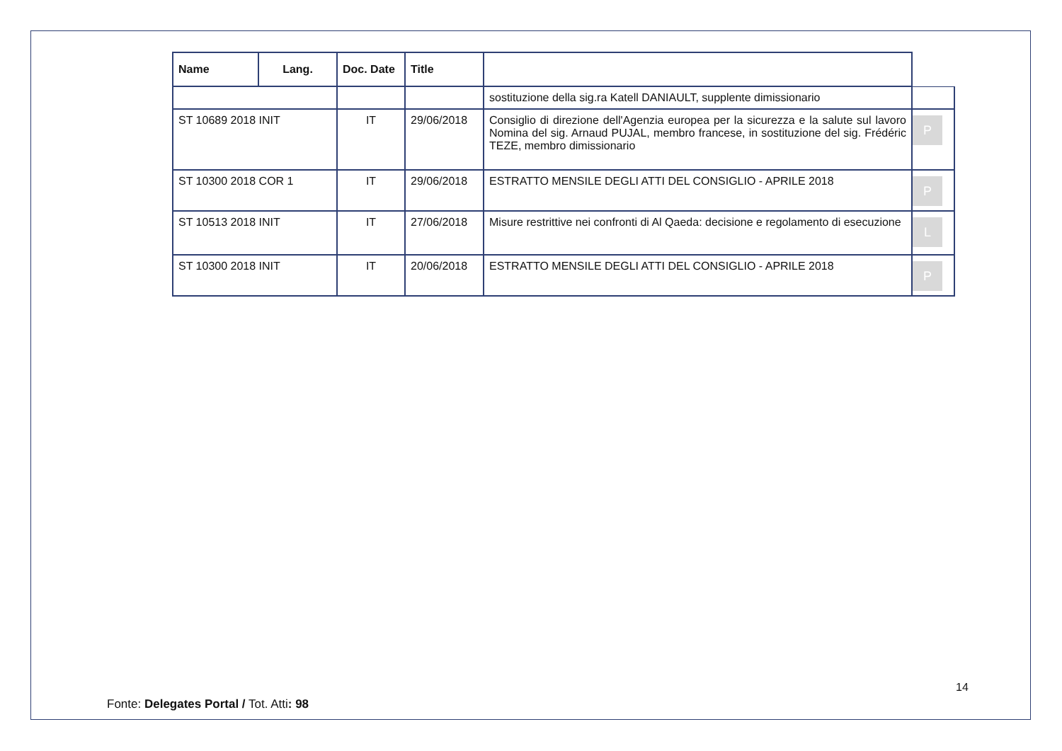| Name | Lang. | Doc. Date | Title | | |
| --- | --- | --- | --- | --- | --- |
| | | | | sostituzione della sig.ra Katell DANIAULT, supplente dimissionario | |
| ST 10689 2018 INIT | | IT | 29/06/2018 | Consiglio di direzione dell'Agenzia europea per la sicurezza e la salute sul lavoro Nomina del sig. Arnaud PUJAL, membro francese, in sostituzione del sig. Frédéric TEZE, membro dimissionario | P |
| ST 10300 2018 COR 1 | | IT | 29/06/2018 | ESTRATTO MENSILE DEGLI ATTI DEL CONSIGLIO - APRILE 2018 | P |
| ST 10513 2018 INIT | | IT | 27/06/2018 | Misure restrittive nei confronti di Al Qaeda: decisione e regolamento di esecuzione | L |
| ST 10300 2018 INIT | | IT | 20/06/2018 | ESTRATTO MENSILE DEGLI ATTI DEL CONSIGLIO - APRILE 2018 | P |
14
Fonte: Delegates Portal / Tot. Atti: 98